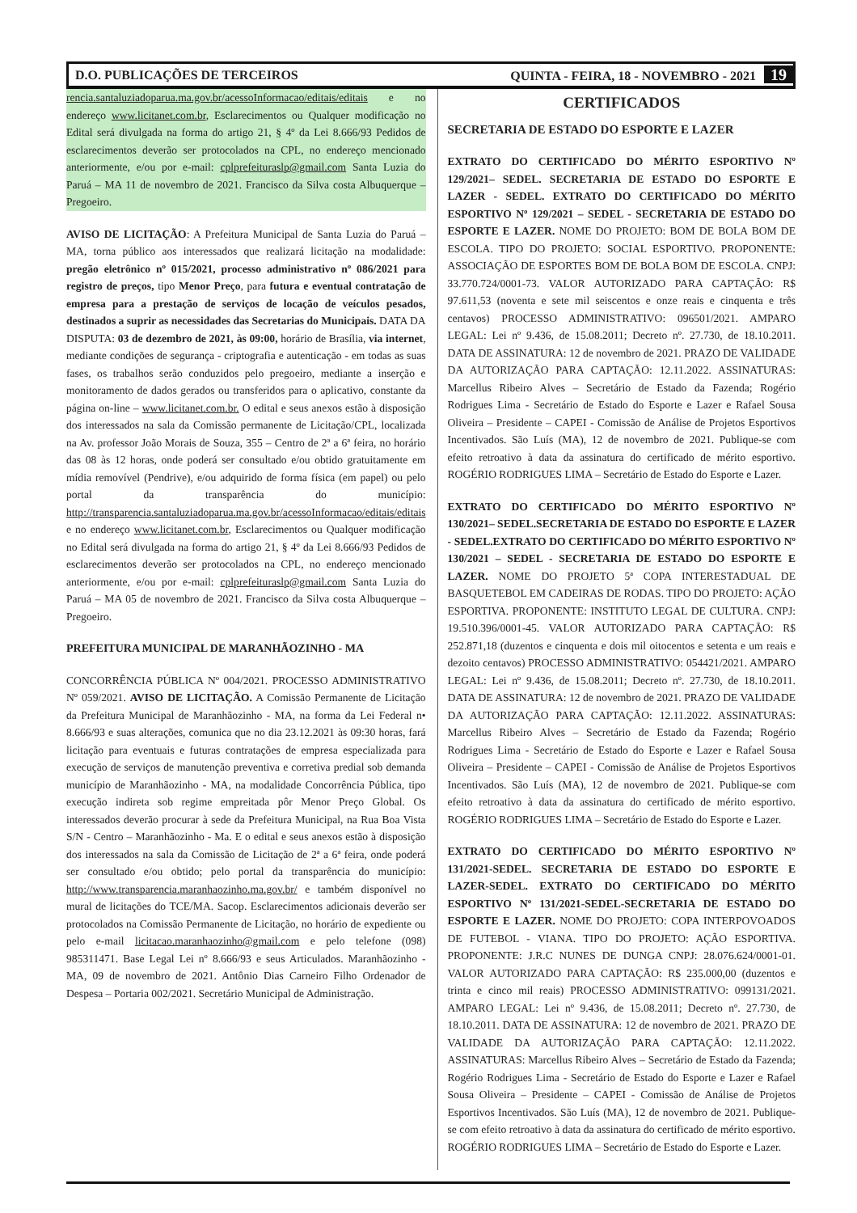D.O. PUBLICAÇÕES DE TERCEIROS QUINTA - FEIRA, 18 - NOVEMBRO - 2021 19
rencia.santaluziadoparua.ma.gov.br/acessoInformacao/editais/editais e no endereço www.licitanet.com.br, Esclarecimentos ou Qualquer modificação no Edital será divulgada na forma do artigo 21, § 4º da Lei 8.666/93 Pedidos de esclarecimentos deverão ser protocolados na CPL, no endereço mencionado anteriormente, e/ou por e-mail: cplprefeituraslp@gmail.com Santa Luzia do Paruá – MA 11 de novembro de 2021. Francisco da Silva costa Albuquerque – Pregoeiro.
AVISO DE LICITAÇÃO: A Prefeitura Municipal de Santa Luzia do Paruá – MA, torna público aos interessados que realizará licitação na modalidade: pregão eletrônico nº 015/2021, processo administrativo nº 086/2021 para registro de preços, tipo Menor Preço, para futura e eventual contratação de empresa para a prestação de serviços de locação de veículos pesados, destinados a suprir as necessidades das Secretarias do Municipais. DATA DA DISPUTA: 03 de dezembro de 2021, às 09:00, horário de Brasília, via internet, mediante condições de segurança - criptografia e autenticação - em todas as suas fases, os trabalhos serão conduzidos pelo pregoeiro, mediante a inserção e monitoramento de dados gerados ou transferidos para o aplicativo, constante da página on-line – www.licitanet.com.br. O edital e seus anexos estão à disposição dos interessados na sala da Comissão permanente de Licitação/CPL, localizada na Av. professor João Morais de Souza, 355 – Centro de 2ª a 6ª feira, no horário das 08 às 12 horas, onde poderá ser consultado e/ou obtido gratuitamente em mídia removível (Pendrive), e/ou adquirido de forma física (em papel) ou pelo portal da transparência do município: http://transparencia.santaluziadoparua.ma.gov.br/acessoInformacao/editais/editais e no endereço www.licitanet.com.br, Esclarecimentos ou Qualquer modificação no Edital será divulgada na forma do artigo 21, § 4º da Lei 8.666/93 Pedidos de esclarecimentos deverão ser protocolados na CPL, no endereço mencionado anteriormente, e/ou por e-mail: cplprefeituraslp@gmail.com Santa Luzia do Paruá – MA 05 de novembro de 2021. Francisco da Silva costa Albuquerque – Pregoeiro.
PREFEITURA MUNICIPAL DE MARANHÃOZINHO - MA
CONCORRÊNCIA PÚBLICA Nº 004/2021. PROCESSO ADMINISTRATIVO Nº 059/2021. AVISO DE LICITAÇÃO. A Comissão Permanente de Licitação da Prefeitura Municipal de Maranhãozinho - MA, na forma da Lei Federal n• 8.666/93 e suas alterações, comunica que no dia 23.12.2021 às 09:30 horas, fará licitação para eventuais e futuras contratações de empresa especializada para execução de serviços de manutenção preventiva e corretiva predial sob demanda município de Maranhãozinho - MA, na modalidade Concorrência Pública, tipo execução indireta sob regime empreitada pôr Menor Preço Global. Os interessados deverão procurar à sede da Prefeitura Municipal, na Rua Boa Vista S/N - Centro – Maranhãozinho - Ma. E o edital e seus anexos estão à disposição dos interessados na sala da Comissão de Licitação de 2ª a 6ª feira, onde poderá ser consultado e/ou obtido; pelo portal da transparência do município: http://www.transparencia.maranhaozinho.ma.gov.br/ e também disponível no mural de licitações do TCE/MA. Sacop. Esclarecimentos adicionais deverão ser protocolados na Comissão Permanente de Licitação, no horário de expediente ou pelo e-mail licitacao.maranhaozinho@gmail.com e pelo telefone (098) 985311471. Base Legal Lei nº 8.666/93 e seus Articulados. Maranhãozinho - MA, 09 de novembro de 2021. Antônio Dias Carneiro Filho Ordenador de Despesa – Portaria 002/2021. Secretário Municipal de Administração.
CERTIFICADOS
SECRETARIA DE ESTADO DO ESPORTE E LAZER
EXTRATO DO CERTIFICADO DO MÉRITO ESPORTIVO Nº 129/2021– SEDEL. SECRETARIA DE ESTADO DO ESPORTE E LAZER - SEDEL. EXTRATO DO CERTIFICADO DO MÉRITO ESPORTIVO Nº 129/2021 – SEDEL - SECRETARIA DE ESTADO DO ESPORTE E LAZER. NOME DO PROJETO: BOM DE BOLA BOM DE ESCOLA. TIPO DO PROJETO: SOCIAL ESPORTIVO. PROPONENTE: ASSOCIAÇÃO DE ESPORTES BOM DE BOLA BOM DE ESCOLA. CNPJ: 33.770.724/0001-73. VALOR AUTORIZADO PARA CAPTAÇÃO: R$ 97.611,53 (noventa e sete mil seiscentos e onze reais e cinquenta e três centavos) PROCESSO ADMINISTRATIVO: 096501/2021. AMPARO LEGAL: Lei nº 9.436, de 15.08.2011; Decreto nº. 27.730, de 18.10.2011. DATA DE ASSINATURA: 12 de novembro de 2021. PRAZO DE VALIDADE DA AUTORIZAÇÃO PARA CAPTAÇÃO: 12.11.2022. ASSINATURAS: Marcellus Ribeiro Alves – Secretário de Estado da Fazenda; Rogério Rodrigues Lima - Secretário de Estado do Esporte e Lazer e Rafael Sousa Oliveira – Presidente – CAPEI - Comissão de Análise de Projetos Esportivos Incentivados. São Luís (MA), 12 de novembro de 2021. Publique-se com efeito retroativo à data da assinatura do certificado de mérito esportivo. ROGÉRIO RODRIGUES LIMA – Secretário de Estado do Esporte e Lazer.
EXTRATO DO CERTIFICADO DO MÉRITO ESPORTIVO Nº 130/2021– SEDEL.SECRETARIA DE ESTADO DO ESPORTE E LAZER - SEDEL.EXTRATO DO CERTIFICADO DO MÉRITO ESPORTIVO Nº 130/2021 – SEDEL - SECRETARIA DE ESTADO DO ESPORTE E LAZER. NOME DO PROJETO 5ª COPA INTERESTADUAL DE BASQUETEBOL EM CADEIRAS DE RODAS. TIPO DO PROJETO: AÇÃO ESPORTIVA. PROPONENTE: INSTITUTO LEGAL DE CULTURA. CNPJ: 19.510.396/0001-45. VALOR AUTORIZADO PARA CAPTAÇÃO: R$ 252.871,18 (duzentos e cinquenta e dois mil oitocentos e setenta e um reais e dezoito centavos) PROCESSO ADMINISTRATIVO: 054421/2021. AMPARO LEGAL: Lei nº 9.436, de 15.08.2011; Decreto nº. 27.730, de 18.10.2011. DATA DE ASSINATURA: 12 de novembro de 2021. PRAZO DE VALIDADE DA AUTORIZAÇÃO PARA CAPTAÇÃO: 12.11.2022. ASSINATURAS: Marcellus Ribeiro Alves – Secretário de Estado da Fazenda; Rogério Rodrigues Lima - Secretário de Estado do Esporte e Lazer e Rafael Sousa Oliveira – Presidente – CAPEI - Comissão de Análise de Projetos Esportivos Incentivados. São Luís (MA), 12 de novembro de 2021. Publique-se com efeito retroativo à data da assinatura do certificado de mérito esportivo. ROGÉRIO RODRIGUES LIMA – Secretário de Estado do Esporte e Lazer.
EXTRATO DO CERTIFICADO DO MÉRITO ESPORTIVO Nº 131/2021-SEDEL. SECRETARIA DE ESTADO DO ESPORTE E LAZER-SEDEL. EXTRATO DO CERTIFICADO DO MÉRITO ESPORTIVO Nº 131/2021-SEDEL-SECRETARIA DE ESTADO DO ESPORTE E LAZER. NOME DO PROJETO: COPA INTERPOVOADOS DE FUTEBOL - VIANA. TIPO DO PROJETO: AÇÃO ESPORTIVA. PROPONENTE: J.R.C NUNES DE DUNGA CNPJ: 28.076.624/0001-01. VALOR AUTORIZADO PARA CAPTAÇÃO: R$ 235.000,00 (duzentos e trinta e cinco mil reais) PROCESSO ADMINISTRATIVO: 099131/2021. AMPARO LEGAL: Lei nº 9.436, de 15.08.2011; Decreto nº. 27.730, de 18.10.2011. DATA DE ASSINATURA: 12 de novembro de 2021. PRAZO DE VALIDADE DA AUTORIZAÇÃO PARA CAPTAÇÃO: 12.11.2022. ASSINATURAS: Marcellus Ribeiro Alves – Secretário de Estado da Fazenda; Rogério Rodrigues Lima - Secretário de Estado do Esporte e Lazer e Rafael Sousa Oliveira – Presidente – CAPEI - Comissão de Análise de Projetos Esportivos Incentivados. São Luís (MA), 12 de novembro de 2021. Publique-se com efeito retroativo à data da assinatura do certificado de mérito esportivo. ROGÉRIO RODRIGUES LIMA – Secretário de Estado do Esporte e Lazer.